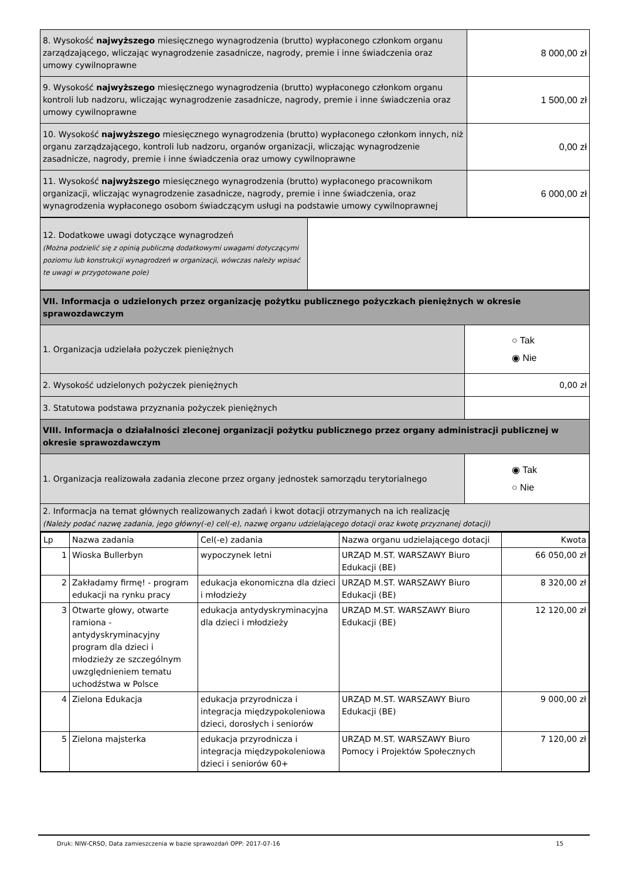| 8. Wysokość najwyższego miesięcznego wynagrodzenia (brutto) wypłaconego członkom organu zarządzającego, wliczając wynagrodzenie zasadnicze, nagrody, premie i inne świadczenia oraz umowy cywilnoprawne | 8 000,00 zł |
| 9. Wysokość najwyższego miesięcznego wynagrodzenia (brutto) wypłaconego członkom organu kontroli lub nadzoru, wliczając wynagrodzenie zasadnicze, nagrody, premie i inne świadczenia oraz umowy cywilnoprawne | 1 500,00 zł |
| 10. Wysokość najwyższego miesięcznego wynagrodzenia (brutto) wypłaconego członkom innych, niż organu zarządzającego, kontroli lub nadzoru, organów organizacji, wliczając wynagrodzenie zasadnicze, nagrody, premie i inne świadczenia oraz umowy cywilnoprawne | 0,00 zł |
| 11. Wysokość najwyższego miesięcznego wynagrodzenia (brutto) wypłaconego pracownikom organizacji, wliczając wynagrodzenie zasadnicze, nagrody, premie i inne świadczenia, oraz wynagrodzenia wypłaconego osobom świadczącym usługi na podstawie umowy cywilnoprawnej | 6 000,00 zł |
| 12. Dodatkowe uwagi dotyczące wynagrodzeń (Można podzielić się z opinią publiczną dodatkowymi uwagami dotyczącymi poziomu lub konstrukcji wynagrodzeń w organizacji, wówczas należy wpisać te uwagi w przygotowane pole) | |
| VII. Informacja o udzielonych przez organizację pożytku publicznego pożyczkach pieniężnych w okresie sprawozdawczym | |
| 1. Organizacja udzielała pożyczek pieniężnych | ○ Tak ◉ Nie |
| 2. Wysokość udzielonych pożyczek pieniężnych | 0,00 zł |
| 3. Statutowa podstawa przyznania pożyczek pieniężnych | |
| VIII. Informacja o działalności zleconej organizacji pożytku publicznego przez organy administracji publicznej w okresie sprawozdawczym | |
| 1. Organizacja realizowała zadania zlecone przez organy jednostek samorządu terytorialnego | ◉ Tak ○ Nie |
| 2. Informacja na temat głównych realizowanych zadań i kwot dotacji otrzymanych na ich realizację (Należy podać nazwę zadania, jego główny(-e) cel(-e), nazwę organu udzielającego dotacji oraz kwotę przyznanej dotacji) | |
| Lp | Nazwa zadania | Cel(-e) zadania | Nazwa organu udzielającego dotacji | Kwota |
| --- | --- | --- | --- | --- |
| 1 | Wioska Bullerbyn | wypoczynek letni | URZĄD M.ST. WARSZAWY Biuro Edukacji (BE) | 66 050,00 zł |
| 2 | Zakładamy firmę! - program edukacji na rynku pracy | edukacja ekonomiczna dla dzieci i młodzieży | URZĄD M.ST. WARSZAWY Biuro Edukacji (BE) | 8 320,00 zł |
| 3 | Otwarte głowy, otwarte ramiona - antydyskryminacyjny program dla dzieci i młodzieży ze szczególnym uwzględnieniem tematu uchodźstwa w Polsce | edukacja antydyskryminacyjna dla dzieci i młodzieży | URZĄD M.ST. WARSZAWY Biuro Edukacji (BE) | 12 120,00 zł |
| 4 | Zielona Edukacja | edukacja przyrodnicza i integracja międzypokoleniowa dzieci, dorosłych i seniorów | URZĄD M.ST. WARSZAWY Biuro Edukacji (BE) | 9 000,00 zł |
| 5 | Zielona majsterka | edukacja przyrodnicza i integracja międzypokoleniowa dzieci i seniorów 60+ | URZĄD M.ST. WARSZAWY Biuro Pomocy i Projektów Społecznych | 7 120,00 zł |
Druk: NIW-CRSO, Data zamieszczenia w bazie sprawozdań OPP: 2017-07-16 15